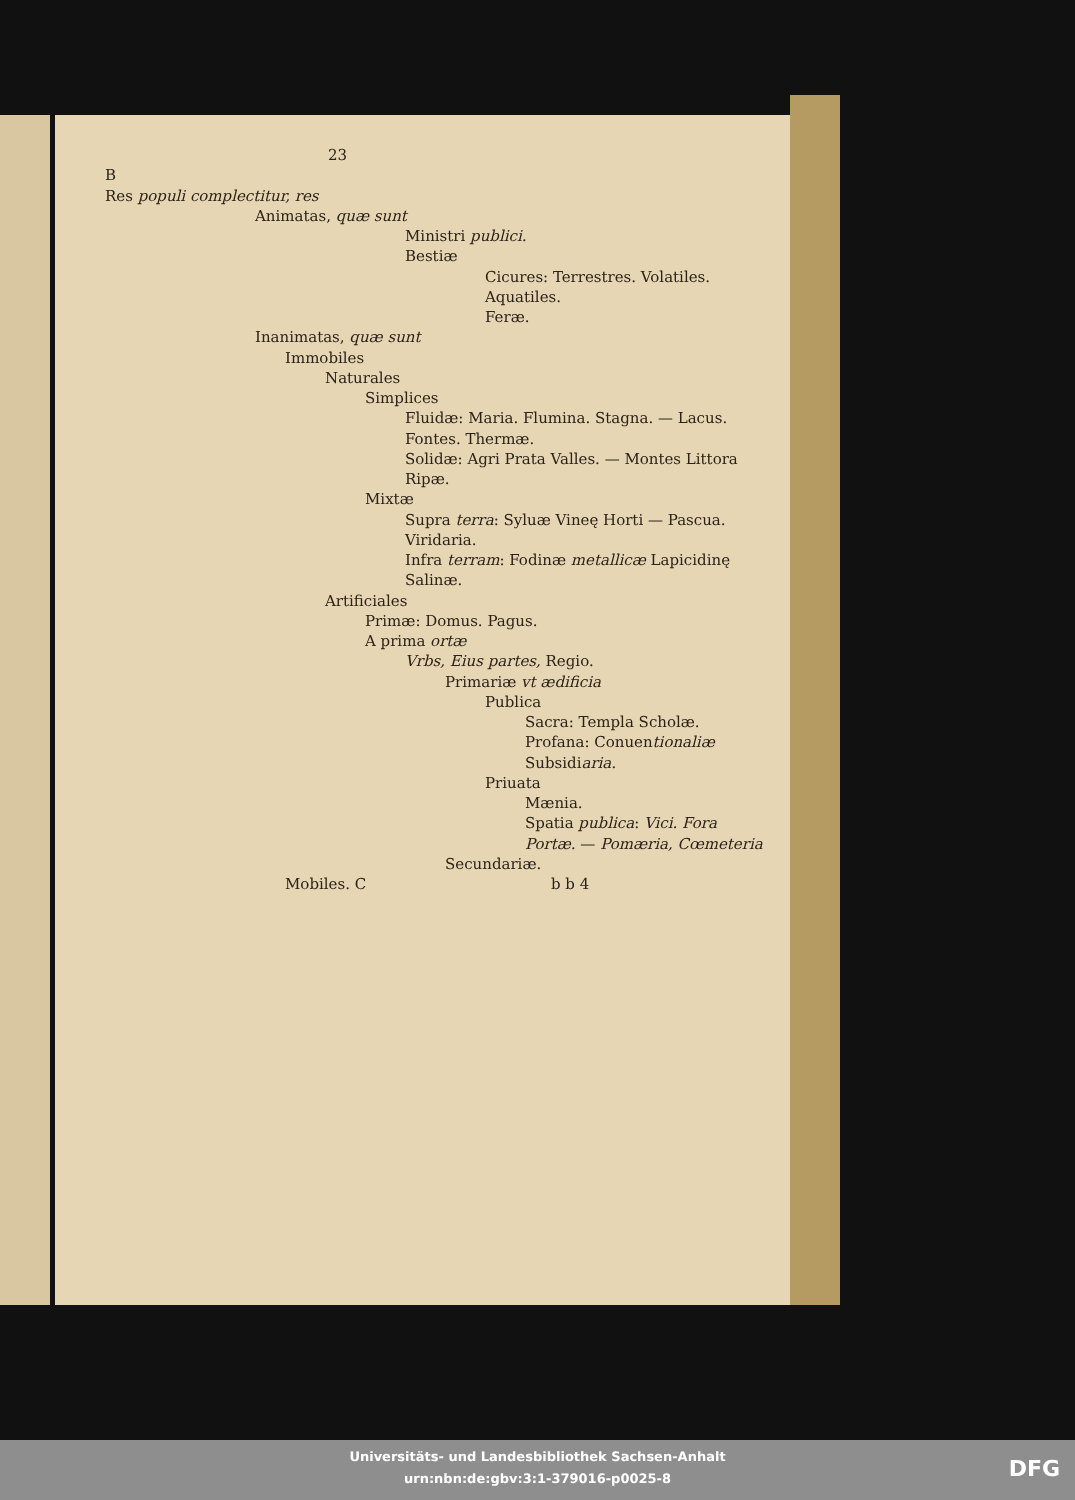23
B
Res populi complectitur, res
Animatas, quæ sunt
Ministri publici.
Bestiæ
Cicures: Terrestres. Volatiles. Aquatiles.
Feræ.
Inanimatas, quæ sunt
Immobiles
Naturales
Simplices
Fluidæ: Maria. Flumina. Stagna. — Lacus. Fontes. Thermæ.
Solidæ: Agri Prata Valles. — Montes Littora Ripæ.
Mixtæ
Supra terra: Syluæ Vineę Horti — Pascua. Viridaria.
Infra terram: Fodinæ metallicæ Lapicidinę Salinæ.
Artificiales
Primæ: Domus. Pagus.
A prima ortæ
Vrbs, Eius partes, Regio.
Primariæ vt ædificia
Publica
Sacra: Templa Scholæ.
Profana: Conuentionaliæ Subsidiaria.
Priuata
Mænia.
Spatia publica: Vici. Fora Portæ. — Pomæria, Cœmeteria
Secundariæ.
Mobiles. C b b 4
Universitäts- und Landesbibliothek Sachsen-Anhalt
urn:nbn:de:gbv:3:1-379016-p0025-8
DFG